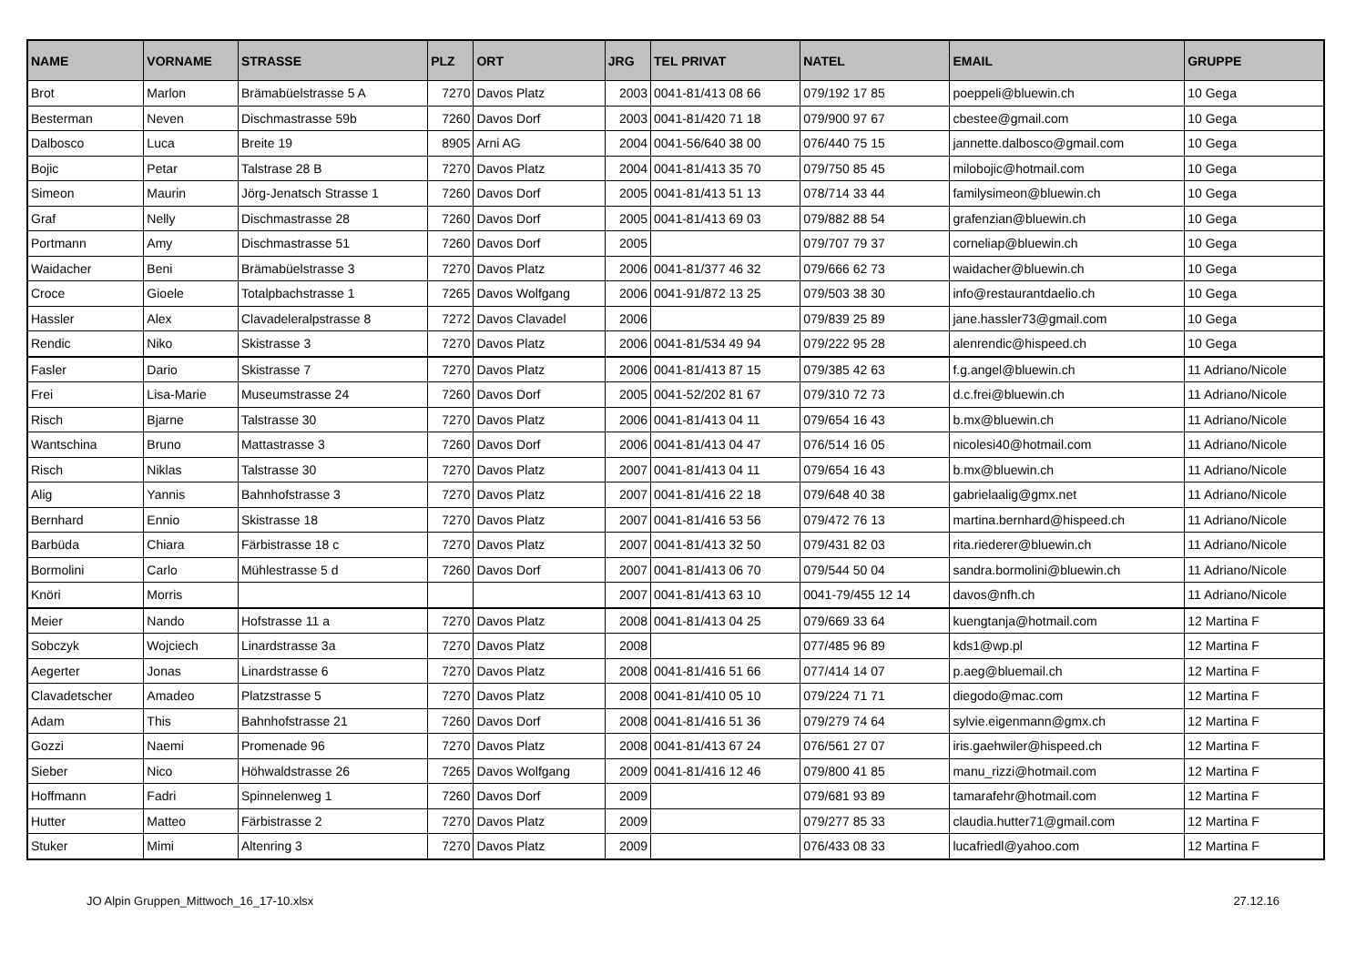| NAME | VORNAME | STRASSE | PLZ | ORT | JRG | TEL PRIVAT | NATEL | EMAIL | GRUPPE |
| --- | --- | --- | --- | --- | --- | --- | --- | --- | --- |
| Brot | Marlon | Brämabüelstrasse 5 A | 7270 | Davos Platz | 2003 | 0041-81/413 08 66 | 079/192 17 85 | poeppeli@bluewin.ch | 10 Gega |
| Besterman | Neven | Dischmastrasse 59b | 7260 | Davos Dorf | 2003 | 0041-81/420 71 18 | 079/900 97 67 | cbestee@gmail.com | 10 Gega |
| Dalbosco | Luca | Breite 19 | 8905 | Arni AG | 2004 | 0041-56/640 38 00 | 076/440 75 15 | jannette.dalbosco@gmail.com | 10 Gega |
| Bojic | Petar | Talstrase 28 B | 7270 | Davos Platz | 2004 | 0041-81/413 35 70 | 079/750 85 45 | milobojic@hotmail.com | 10 Gega |
| Simeon | Maurin | Jörg-Jenatsch Strasse 1 | 7260 | Davos Dorf | 2005 | 0041-81/413 51 13 | 078/714 33 44 | familysimeon@bluewin.ch | 10 Gega |
| Graf | Nelly | Dischmastrasse 28 | 7260 | Davos Dorf | 2005 | 0041-81/413 69 03 | 079/882 88 54 | grafenzian@bluewin.ch | 10 Gega |
| Portmann | Amy | Dischmastrasse 51 | 7260 | Davos Dorf | 2005 | | 079/707 79 37 | corneliap@bluewin.ch | 10 Gega |
| Waidacher | Beni | Brämabüelstrasse 3 | 7270 | Davos Platz | 2006 | 0041-81/377 46 32 | 079/666 62 73 | waidacher@bluewin.ch | 10 Gega |
| Croce | Gioele | Totalpbachstrasse 1 | 7265 | Davos Wolfgang | 2006 | 0041-91/872 13 25 | 079/503 38 30 | info@restaurantdaelio.ch | 10 Gega |
| Hassler | Alex | Clavadeleralpstrasse 8 | 7272 | Davos Clavadel | 2006 | | 079/839 25 89 | jane.hassler73@gmail.com | 10 Gega |
| Rendic | Niko | Skistrasse 3 | 7270 | Davos Platz | 2006 | 0041-81/534 49 94 | 079/222 95 28 | alenrendic@hispeed.ch | 10 Gega |
| Fasler | Dario | Skistrasse 7 | 7270 | Davos Platz | 2006 | 0041-81/413 87 15 | 079/385 42 63 | f.g.angel@bluewin.ch | 11 Adriano/Nicole |
| Frei | Lisa-Marie | Museumstrasse 24 | 7260 | Davos Dorf | 2005 | 0041-52/202 81 67 | 079/310 72 73 | d.c.frei@bluewin.ch | 11 Adriano/Nicole |
| Risch | Bjarne | Talstrasse 30 | 7270 | Davos Platz | 2006 | 0041-81/413 04 11 | 079/654 16 43 | b.mx@bluewin.ch | 11 Adriano/Nicole |
| Wantschina | Bruno | Mattastrasse 3 | 7260 | Davos Dorf | 2006 | 0041-81/413 04 47 | 076/514 16 05 | nicolesi40@hotmail.com | 11 Adriano/Nicole |
| Risch | Niklas | Talstrasse 30 | 7270 | Davos Platz | 2007 | 0041-81/413 04 11 | 079/654 16 43 | b.mx@bluewin.ch | 11 Adriano/Nicole |
| Alig | Yannis | Bahnhofstrasse 3 | 7270 | Davos Platz | 2007 | 0041-81/416 22 18 | 079/648 40 38 | gabrielaalig@gmx.net | 11 Adriano/Nicole |
| Bernhard | Ennio | Skistrasse 18 | 7270 | Davos Platz | 2007 | 0041-81/416 53 56 | 079/472 76 13 | martina.bernhard@hispeed.ch | 11 Adriano/Nicole |
| Barbüda | Chiara | Färbistrasse 18 c | 7270 | Davos Platz | 2007 | 0041-81/413 32 50 | 079/431 82 03 | rita.riederer@bluewin.ch | 11 Adriano/Nicole |
| Bormolini | Carlo | Mühlestrasse 5 d | 7260 | Davos Dorf | 2007 | 0041-81/413 06 70 | 079/544 50 04 | sandra.bormolini@bluewin.ch | 11 Adriano/Nicole |
| Knöri | Morris | | | | 2007 | 0041-81/413 63 10 | 0041-79/455 12 14 | davos@nfh.ch | 11 Adriano/Nicole |
| Meier | Nando | Hofstrasse 11 a | 7270 | Davos Platz | 2008 | 0041-81/413 04 25 | 079/669 33 64 | kuengtanja@hotmail.com | 12 Martina F |
| Sobczyk | Wojciech | Linardstrasse 3a | 7270 | Davos Platz | 2008 | | 077/485 96 89 | kds1@wp.pl | 12 Martina F |
| Aegerter | Jonas | Linardstrasse 6 | 7270 | Davos Platz | 2008 | 0041-81/416 51 66 | 077/414 14 07 | p.aeg@bluemail.ch | 12 Martina F |
| Clavadetscher | Amadeo | Platzstrasse 5 | 7270 | Davos Platz | 2008 | 0041-81/410 05 10 | 079/224 71 71 | diegodo@mac.com | 12 Martina F |
| Adam | This | Bahnhofstrasse 21 | 7260 | Davos Dorf | 2008 | 0041-81/416 51 36 | 079/279 74 64 | sylvie.eigenmann@gmx.ch | 12 Martina F |
| Gozzi | Naemi | Promenade 96 | 7270 | Davos Platz | 2008 | 0041-81/413 67 24 | 076/561 27 07 | iris.gaehwiler@hispeed.ch | 12 Martina F |
| Sieber | Nico | Höhwaldstrasse 26 | 7265 | Davos Wolfgang | 2009 | 0041-81/416 12 46 | 079/800 41 85 | manu_rizzi@hotmail.com | 12 Martina F |
| Hoffmann | Fadri | Spinnelenweg 1 | 7260 | Davos Dorf | 2009 | | 079/681 93 89 | tamarafehr@hotmail.com | 12 Martina F |
| Hutter | Matteo | Färbistrasse 2 | 7270 | Davos Platz | 2009 | | 079/277 85 33 | claudia.hutter71@gmail.com | 12 Martina F |
| Stuker | Mimi | Altenring 3 | 7270 | Davos Platz | 2009 | | 076/433 08 33 | lucafriedl@yahoo.com | 12 Martina F |
JO Alpin Gruppen_Mittwoch_16_17-10.xlsx 27.12.16